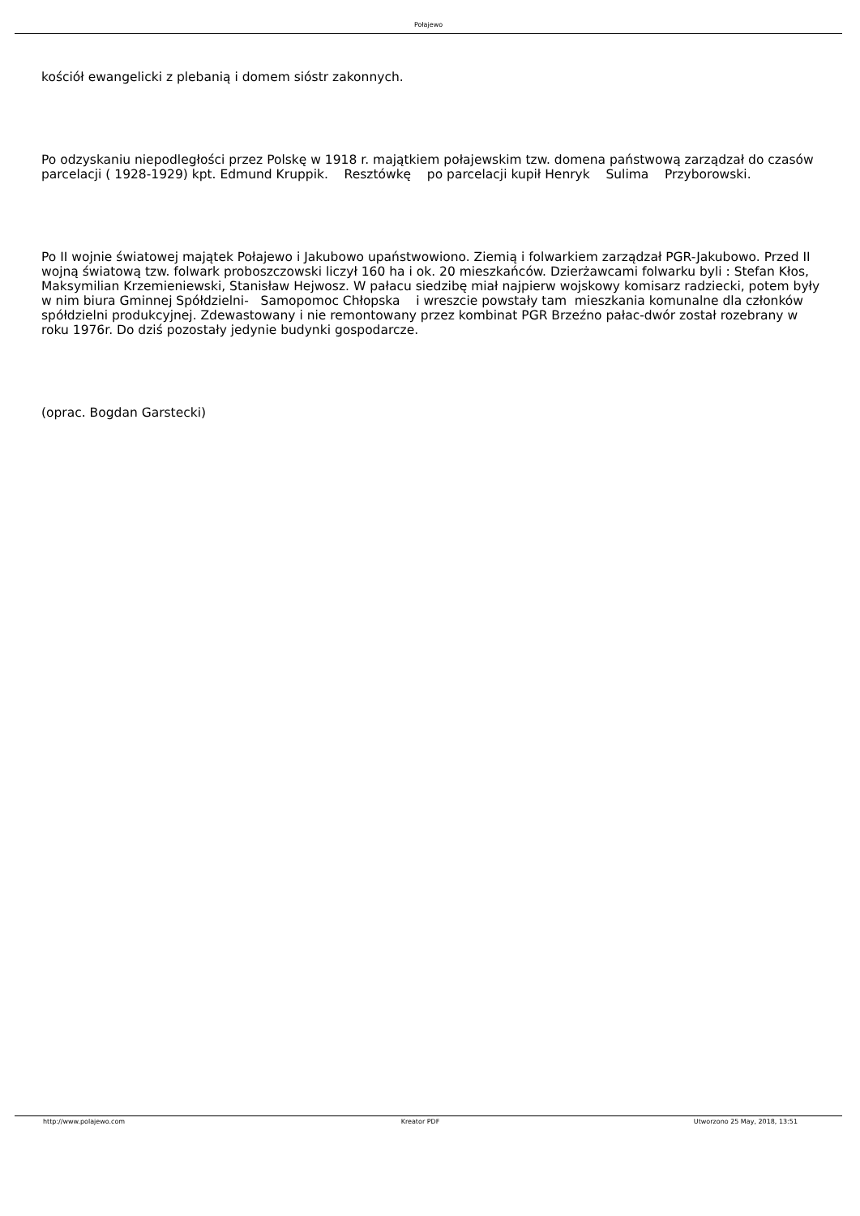Połajewo
kościół ewangelicki z plebanią i domem sióstr zakonnych.
Po odzyskaniu niepodległości przez Polskę w 1918 r. majątkiem połajewskim tzw. domena państwową zarządzał do czasów parcelacji ( 1928-1929) kpt. Edmund Kruppik. Resztówkę po parcelacji kupił Henryk Sulima Przyborowski.
Po II wojnie światowej majątek Połajewo i Jakubowo upaństwowiono. Ziemią i folwarkiem zarządzał PGR-Jakubowo. Przed II wojną światową tzw. folwark proboszczowski liczył 160 ha i ok. 20 mieszkańców. Dzierżawcami folwarku byli : Stefan Kłos, Maksymilian Krzemieniewski, Stanisław Hejwosz. W pałacu siedzibę miał najpierw wojskowy komisarz radziecki, potem były w nim biura Gminnej Spółdzielni- Samopomoc Chłopska i wreszcie powstały tam mieszkania komunalne dla członków spółdzielni produkcyjnej. Zdewastowany i nie remontowany przez kombinat PGR Brzeźno pałac-dwór został rozebrany w roku 1976r. Do dziś pozostały jedynie budynki gospodarcze.
(oprac. Bogdan Garstecki)
http://www.polajewo.com Kreator PDF Utworzono 25 May, 2018, 13:51